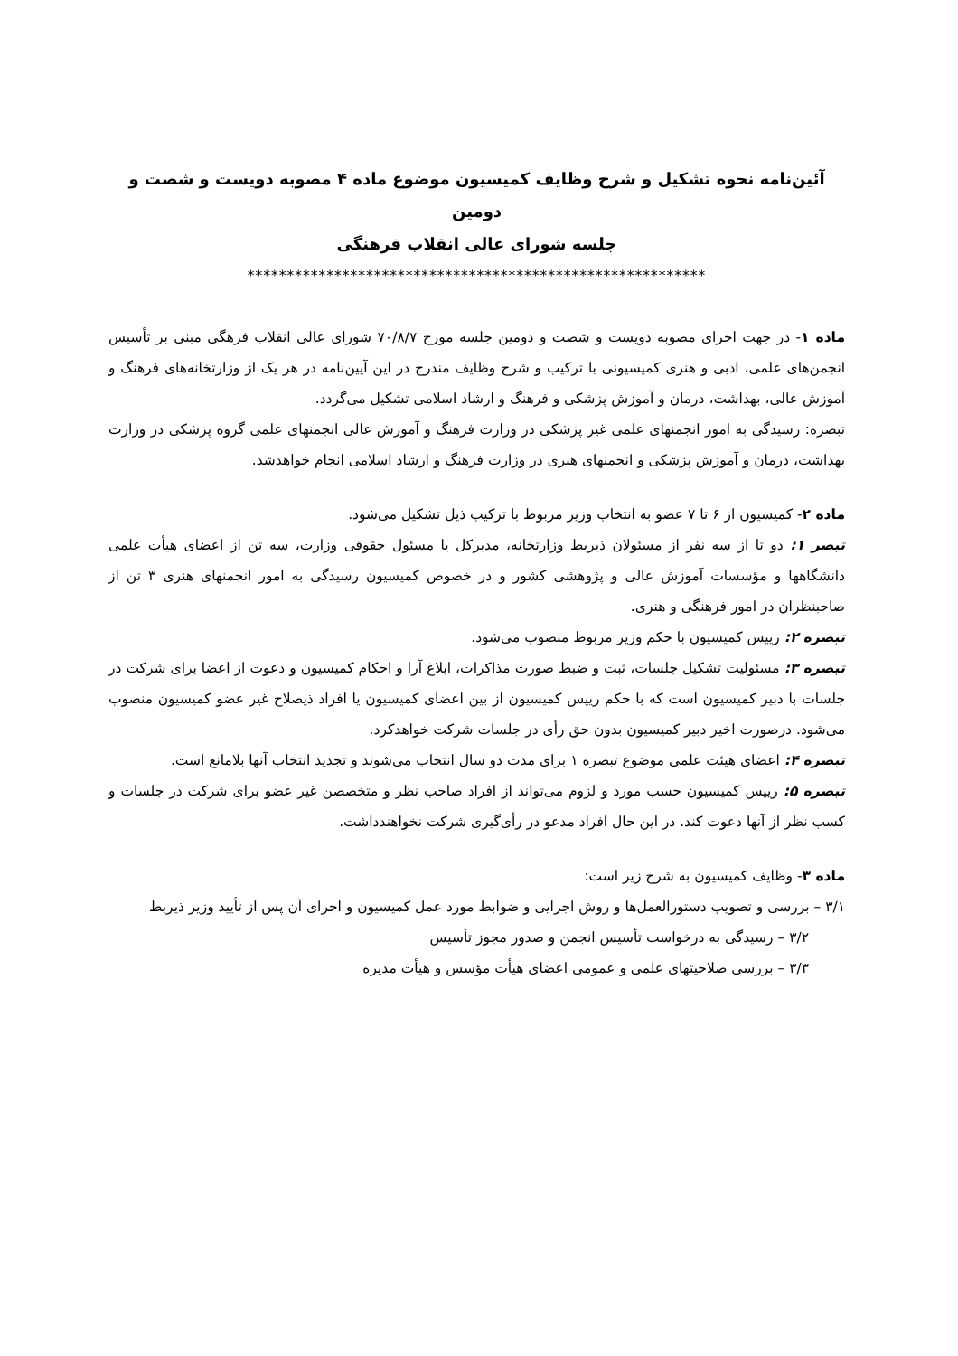آئین‌نامه نحوه تشکیل و شرح وظایف کمیسیون موضوع ماده ۴ مصوبه دویست و شصت و دومین
جلسه شورای عالی انقلاب فرهنگی
**********************************************************
ماده ۱- در جهت اجرای مصوبه دویست و شصت و دومین جلسه مورخ ۷۰/۸/۷ شورای عالی انقلاب فرهگی مبنی بر تأسیس انجمن‌های علمی، ادبی و هنری کمیسیونی با ترکیب و شرح وظایف مندرج در این آیین‌نامه در هر یک از وزارتخانه‌های فرهنگ و آموزش عالی، بهداشت، درمان و آموزش پزشکی و فرهنگ و ارشاد اسلامی تشکیل می‌گردد.
تبصره: رسیدگی به امور انجمنهای علمی غیر پزشکی در وزارت فرهنگ و آموزش عالی انجمنهای علمی گروه پزشکی در وزارت بهداشت، درمان و آموزش پزشکی و انجمنهای هنری در وزارت فرهنگ و ارشاد اسلامی انجام خواهدشد.
ماده ۲- کمیسیون از ۶ تا ۷ عضو به انتخاب وزیر مربوط با ترکیب ذیل تشکیل می‌شود.
تبصر ۱: دو تا از سه نفر از مسئولان ذیربط وزارتخانه، مدیرکل یا مسئول حقوقی وزارت، سه تن از اعضای هیأت علمی دانشگاهها و مؤسسات آموزش عالی و پژوهشی کشور و در خصوص کمیسیون رسیدگی به امور انجمنهای هنری ۳ تن از صاحبنظران در امور فرهنگی و هنری.
تبصره ۲: رییس کمیسیون با حکم وزیر مربوط منصوب می‌شود.
تبصره ۳: مسئولیت تشکیل جلسات، ثبت و ضبط صورت مذاکرات، ابلاغ آرا و احکام کمیسیون و دعوت از اعضا برای شرکت در جلسات با دبیر کمیسیون است که با حکم رییس کمیسیون از بین اعضای کمیسیون یا افراد ذیصلاح غیر عضو کمیسیون منصوب می‌شود. درصورت اخیر دبیر کمیسیون بدون حق رأی در جلسات شرکت خواهدکرد.
تبصره ۴: اعضای هیئت علمی موضوع تبصره ۱ برای مدت دو سال انتخاب می‌شوند و تجدید انتخاب آنها بلامانع است.
تبصره ۵: رییس کمیسیون حسب مورد و لزوم می‌تواند از افراد صاحب نظر و متخصصن غیر عضو برای شرکت در جلسات و کسب نظر از آنها دعوت کند. در این حال افراد مدعو در رأی‌گیری شرکت نخواهندداشت.
ماده ۳- وظایف کمیسیون به شرح زیر است:
۳/۱ – بررسی و تصویب دستورالعمل‌ها و روش اجرایی و ضوابط مورد عمل کمیسیون و اجرای آن پس از تأیید وزیر ذیربط
۳/۲ – رسیدگی به درخواست تأسیس انجمن و صدور مجوز تأسیس
۳/۳ – بررسی صلاحیتهای علمی و عمومی اعضای هیأت مؤسس و هیأت مدیره